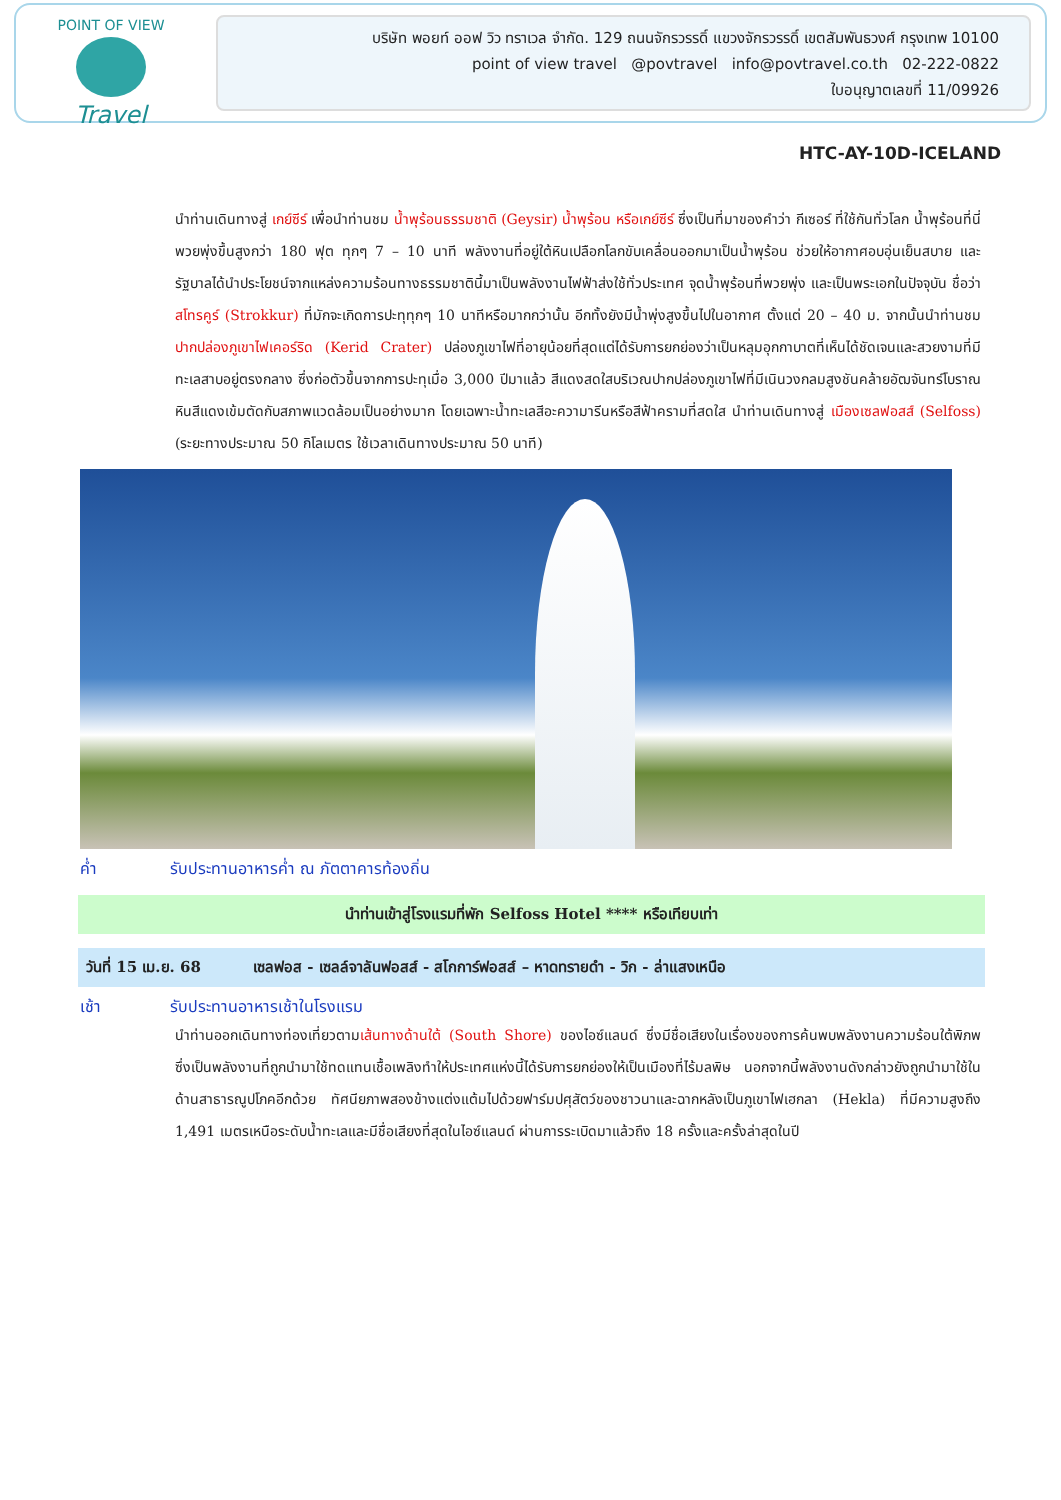POINT OF VIEW
Travel
บริษัท พอยท์ ออฟ วิว ทราเวล จำกัด. 129 ถนนจักรวรรดิ์ แขวงจักรวรรดิ์ เขตสัมพันธวงศ์ กรุงเทพ 10100
point of view travel @povtravel info@povtravel.co.th 02-222-0822
ใบอนุญาตเลขที่ 11/09926
HTC-AY-10D-ICELAND
นำท่านเดินทางสู่ เกย์ซีร์ เพื่อนำท่านชม น้ำพุร้อนธรรมชาติ (Geysir) น้ำพุร้อน หรือเกย์ซีร์ ซึ่งเป็นที่มาของคำว่า กีเซอร์ ที่ใช้กันทั่วโลก น้ำพุร้อนที่นี่พวยพุ่งขึ้นสูงกว่า 180 ฟุต ทุกๆ 7 – 10 นาที พลังงานที่อยู่ใต้หินเปลือกโลกขับเคลื่อนออกมาเป็นน้ำพุร้อน ช่วยให้อากาศอบอุ่นเย็นสบาย และรัฐบาลได้นำประโยชน์จากแหล่งความร้อนทางธรรมชาตินี้มาเป็นพลังงานไฟฟ้าส่งใช้ทั่วประเทศ จุดน้ำพุร้อนที่พวยพุ่ง และเป็นพระเอกในปัจจุบัน ชื่อว่า สโทรคูร์ (Strokkur) ที่มักจะเกิดการปะทุทุกๆ 10 นาทีหรือมากกว่านั้น อีกทั้งยังมีน้ำพุ่งสูงขึ้นไปในอากาศ ตั้งแต่ 20 – 40 ม. จากนั้นนำท่านชมปากปล่องภูเขาไฟเคอร์ริด (Kerid Crater) ปล่องภูเขาไฟที่อายุน้อยที่สุดแต่ได้รับการยกย่องว่าเป็นหลุมอุกกาบาตที่เห็นได้ชัดเจนและสวยงามที่มีทะเลสาบอยู่ตรงกลาง ซึ่งก่อตัวขึ้นจากการปะทุเมื่อ 3,000 ปีมาแล้ว สีแดงสดใสบริเวณปากปล่องภูเขาไฟที่มีเนินวงกลมสูงชันคล้ายอัฒจันทร์โบราณ หินสีแดงเข้มตัดกับสภาพแวดล้อมเป็นอย่างมาก โดยเฉพาะน้ำทะเลสีอะความารีนหรือสีฟ้าครามที่สดใส นำท่านเดินทางสู่ เมืองเซลฟอสส์ (Selfoss) (ระยะทางประมาณ 50 กิโลเมตร ใช้เวลาเดินทางประมาณ 50 นาที)
ค่ำ รับประทานอาหารค่ำ ณ ภัตตาคารท้องถิ่น
นำท่านเข้าสู่โรงแรมที่พัก Selfoss Hotel **** หรือเทียบเท่า
วันที่ 15 เม.ย. 68 เซลฟอส - เซลล์จาลันฟอสส์ - สโกการ์ฟอสส์ – หาดทรายดำ - วิก - ล่าแสงเหนือ
เช้า รับประทานอาหารเช้าในโรงแรม
นำท่านออกเดินทางท่องเที่ยวตามเส้นทางด้านใต้ (South Shore) ของไอซ์แลนด์ ซึ่งมีชื่อเสียงในเรื่องของการค้นพบพลังงานความร้อนใต้พิภพ ซึ่งเป็นพลังงานที่ถูกนำมาใช้ทดแทนเชื้อเพลิงทำให้ประเทศแห่งนี้ได้รับการยกย่องให้เป็นเมืองที่ไร้มลพิษ นอกจากนี้พลังงานดังกล่าวยังถูกนำมาใช้ในด้านสาธารณูปโภคอีกด้วย ทัศนียภาพสองข้างแต่งแต้มไปด้วยฟาร์มปศุสัตว์ของชาวนาและฉากหลังเป็นภูเขาไฟเฮกลา (Hekla) ที่มีความสูงถึง 1,491 เมตรเหนือระดับน้ำทะเลและมีชื่อเสียงที่สุดในไอซ์แลนด์ ผ่านการระเบิดมาแล้วถึง 18 ครั้งและครั้งล่าสุดในปี